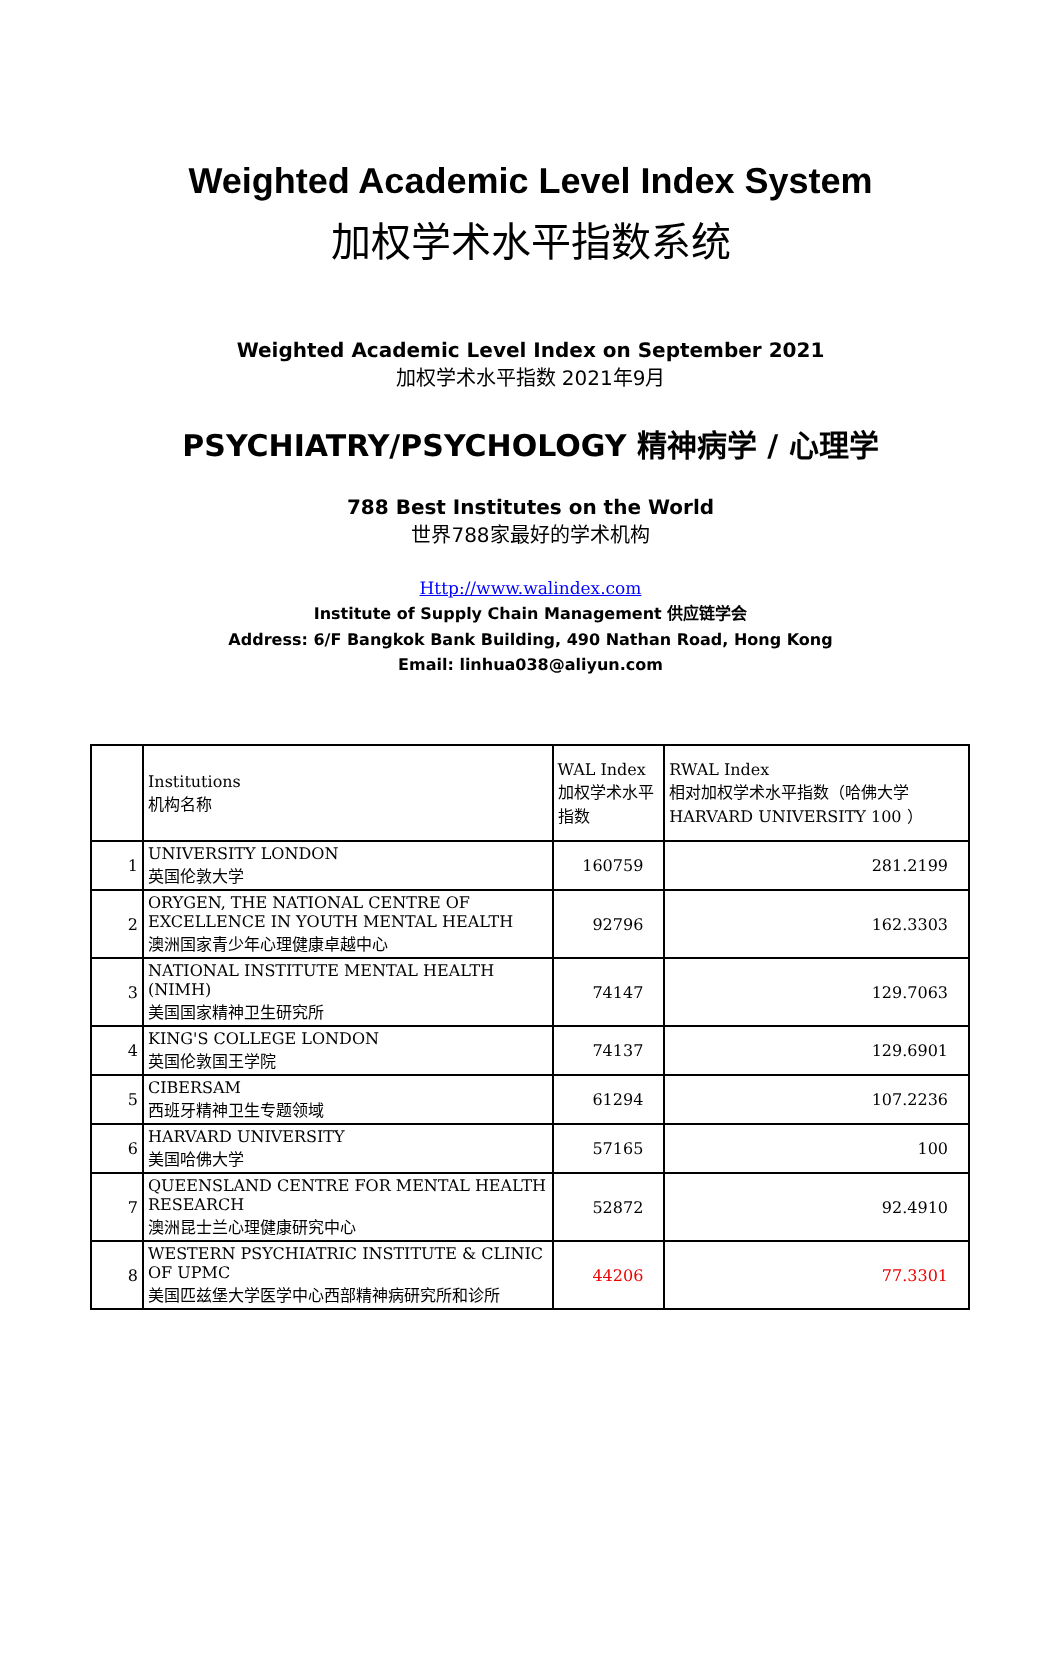Weighted Academic Level Index System
加权学术水平指数系统
Weighted Academic Level Index on September 2021
加权学术水平指数 2021年9月
PSYCHIATRY/PSYCHOLOGY 精神病学 / 心理学
788 Best Institutes on the World
世界788家最好的学术机构
Http://www.walindex.com
Institute of Supply Chain Management 供应链学会
Address: 6/F Bangkok Bank Building, 490 Nathan Road, Hong Kong
Email: linhua038@aliyun.com
| | Institutions 机构名称 | WAL Index 加权学术水平指数 | RWAL Index 相对加权学术水平指数（哈佛大学HARVARD UNIVERSITY 100 ） |
| 1 | UNIVERSITY LONDON 英国伦敦大学 | 160759 | 281.2199 |
| 2 | ORYGEN, THE NATIONAL CENTRE OF EXCELLENCE IN YOUTH MENTAL HEALTH 澳洲国家青少年心理健康卓越中心 | 92796 | 162.3303 |
| 3 | NATIONAL INSTITUTE MENTAL HEALTH (NIMH) 美国国家精神卫生研究所 | 74147 | 129.7063 |
| 4 | KING'S COLLEGE LONDON 英国伦敦国王学院 | 74137 | 129.6901 |
| 5 | CIBERSAM 西班牙精神卫生专题领域 | 61294 | 107.2236 |
| 6 | HARVARD UNIVERSITY 美国哈佛大学 | 57165 | 100 |
| 7 | QUEENSLAND CENTRE FOR MENTAL HEALTH RESEARCH 澳洲昆士兰心理健康研究中心 | 52872 | 92.4910 |
| 8 | WESTERN PSYCHIATRIC INSTITUTE & CLINIC OF UPMC 美国匹兹堡大学医学中心西部精神病研究所和诊所 | 44206 | 77.3301 |